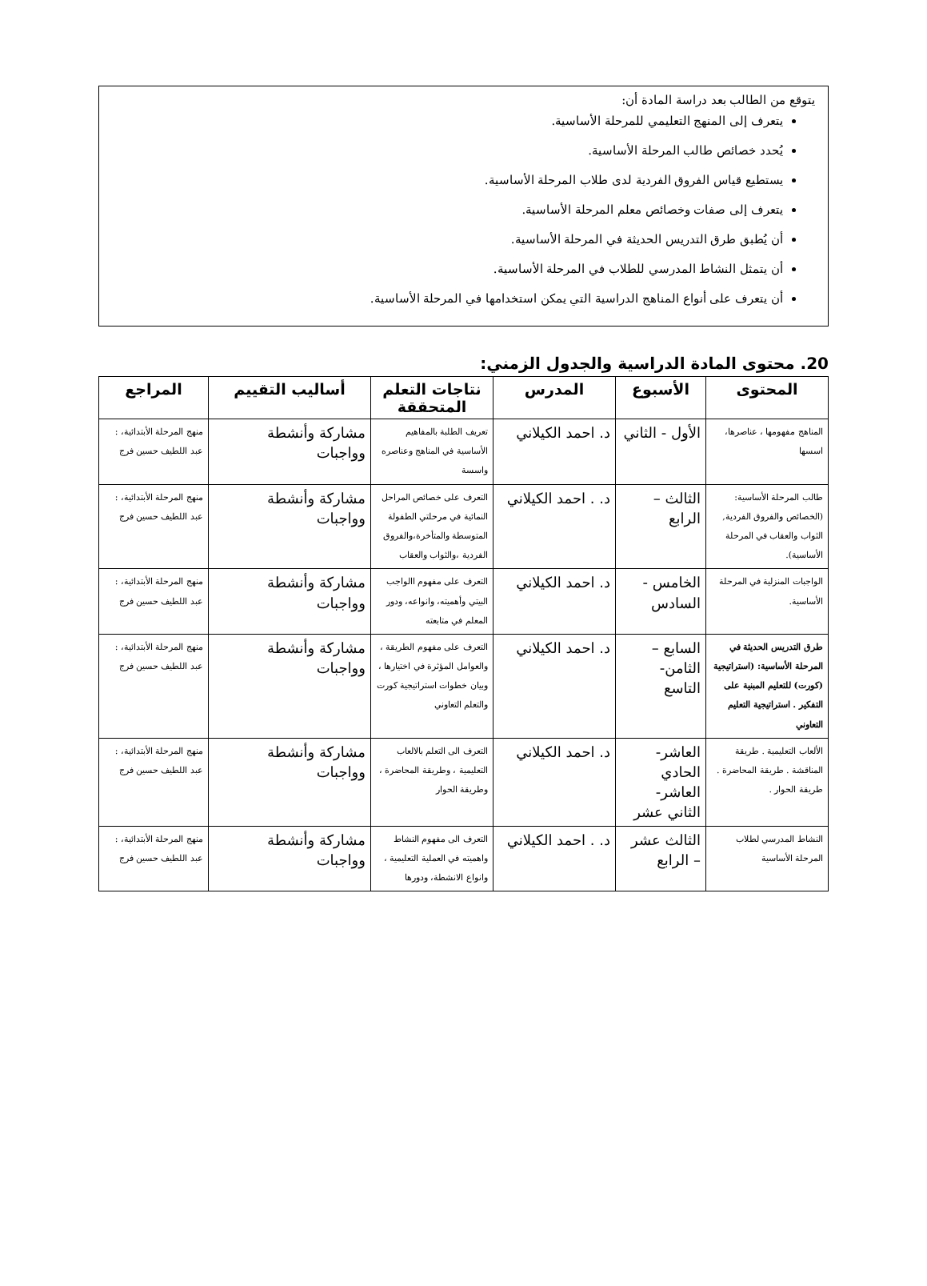يتوقع من الطالب بعد دراسة المادة أن:
يتعرف إلى المنهج التعليمي للمرحلة الأساسية.
يُحدد خصائص طالب المرحلة الأساسية.
يستطيع قياس الفروق الفردية لدى طلاب المرحلة الأساسية.
يتعرف إلى صفات وخصائص معلم المرحلة الأساسية.
أن يُطبق طرق التدريس الحديثة في المرحلة الأساسية.
أن يتمثل النشاط المدرسي للطلاب في المرحلة الأساسية.
أن يتعرف على أنواع المناهج الدراسية التي يمكن استخدامها في المرحلة الأساسية.
20. محتوى المادة الدراسية والجدول الزمني:
| المحتوى | الأسبوع | المدرس | نتاجات التعلم المتحققة | أساليب التقييم | المراجع |
| --- | --- | --- | --- | --- | --- |
| المناهج مفهومها ، عناصرها، اسسها | الأول - الثاني | د. احمد الكيلاني | تعريف الطلبة بالمفاهيم الأساسية في المناهج وعناصره واسسة | مشاركة وأنشطة وواجبات | منهج المرحلة الأبتدائية، : عبد اللطيف حسين فرج |
| طالب المرحلة الأساسية: (الخصائص والفروق الفردية, الثواب والعقاب في المرحلة الأساسية). | الثالث – الرابع | د. . احمد الكيلاني | التعرف على خصائص المراحل النمائية في مرحلتي الطفولة المتوسطة والمتأخرة،والفروق الفردية ،والثواب والعقاب | مشاركة وأنشطة وواجبات | منهج المرحلة الأبتدائية، : عبد اللطيف حسين فرج |
| الواجبات المنزلية في المرحلة الأساسية. | الخامس - السادس | د. احمد الكيلاني | التعرف على مفهوم االواجب البيتي وأهميته، وانواعه، ودور المعلم في متابعته | مشاركة وأنشطة وواجبات | منهج المرحلة الأبتدائية، : عبد اللطيف حسين فرج |
| طرق التدريس الحديثة في المرحلة الأساسية: (استراتيجية (كورت) للتعليم المبنية على التفكير . استراتيجية التعليم التعاوني | السابع – الثامن- التاسع | د. احمد الكيلاني | التعرف على مفهوم الطريقة ، والعوامل المؤثرة في اختيارها ، وبيان خطوات استراتيجية كورت والتعلم التعاوني | مشاركة وأنشطة وواجبات | منهج المرحلة الأبتدائية، : عبد اللطيف حسين فرج |
| الألعاب التعليمية . طريقة المناقشة . طريقة المحاضرة . طريقة الحوار . | العاشر- الحادي العاشر- الثاني عشر | د. احمد الكيلاني | التعرف الى التعلم بالالعاب التعليمية ، وطريقة المحاضرة ، وطريقة الحوار | مشاركة وأنشطة وواجبات | منهج المرحلة الأبتدائية، : عبد اللطيف حسين فرج |
| النشاط المدرسي لطلاب المرحلة الأساسية | الثالث عشر – الرابع | د. . احمد الكيلاني | التعرف الى مفهوم النشاط واهميته في العملية التعليمية ، وانواع الانشطة، ودورها | مشاركة وأنشطة وواجبات | منهج المرحلة الأبتدائية، : عبد اللطيف حسين فرج |